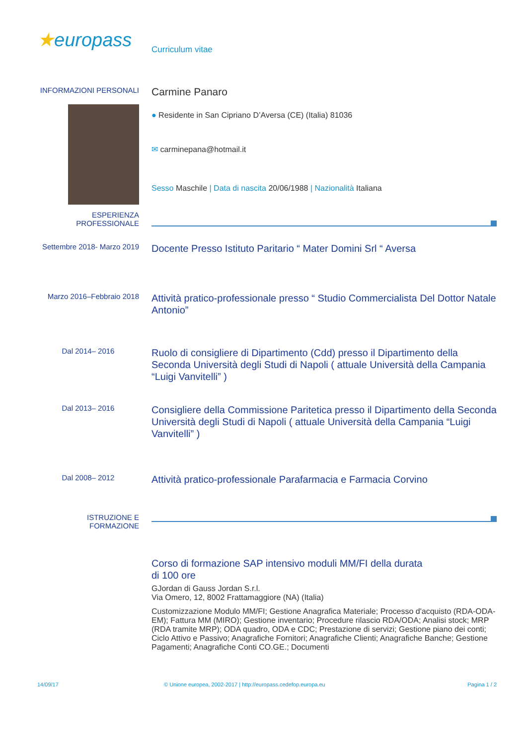★europass
Curriculum vitae
INFORMAZIONI PERSONALI
Carmine Panaro
● Residente in San Cipriano D’Aversa (CE) (Italia) 81036
✉ carminepana@hotmail.it
Sesso Maschile | Data di nascita 20/06/1988 | Nazionalità Italiana
ESPERIENZA PROFESSIONALE
Settembre 2018- Marzo 2019
Docente Presso Istituto Paritario “ Mater Domini Srl “ Aversa
Marzo 2016–Febbraio 2018
Attività pratico-professionale presso “ Studio Commercialista Del Dottor Natale Antonio”
Dal 2014– 2016
Ruolo di consigliere di Dipartimento (Cdd) presso il Dipartimento della Seconda Università degli Studi di Napoli ( attuale Università della Campania “Luigi Vanvitelli” )
Dal 2013– 2016
Consigliere della Commissione Paritetica presso il Dipartimento della Seconda Università degli Studi di Napoli ( attuale Università della Campania “Luigi Vanvitelli” )
Dal 2008– 2012
Attività pratico-professionale Parafarmacia e Farmacia Corvino
ISTRUZIONE E FORMAZIONE
Corso di formazione SAP intensivo moduli MM/FI della durata
di 100 ore
GJordan di Gauss Jordan S.r.l.
Via Omero, 12, 8002 Frattamaggiore (NA) (Italia)
Customizzazione Modulo MM/FI; Gestione Anagrafica Materiale; Processo d'acquisto (RDA-ODA-EM); Fattura MM (MIRO); Gestione inventario; Procedure rilascio RDA/ODA; Analisi stock; MRP (RDA tramite MRP); ODA quadro, ODA e CDC; Prestazione di servizi; Gestione piano dei conti; Ciclo Attivo e Passivo; Anagrafiche Fornitori; Anagrafiche Clienti; Anagrafiche Banche; Gestione Pagamenti; Anagrafiche Conti CO.GE.; Documenti
14/09/17 © Unione europea, 2002-2017 | http://europass.cedefop.europa.eu
Pagina 1 / 2